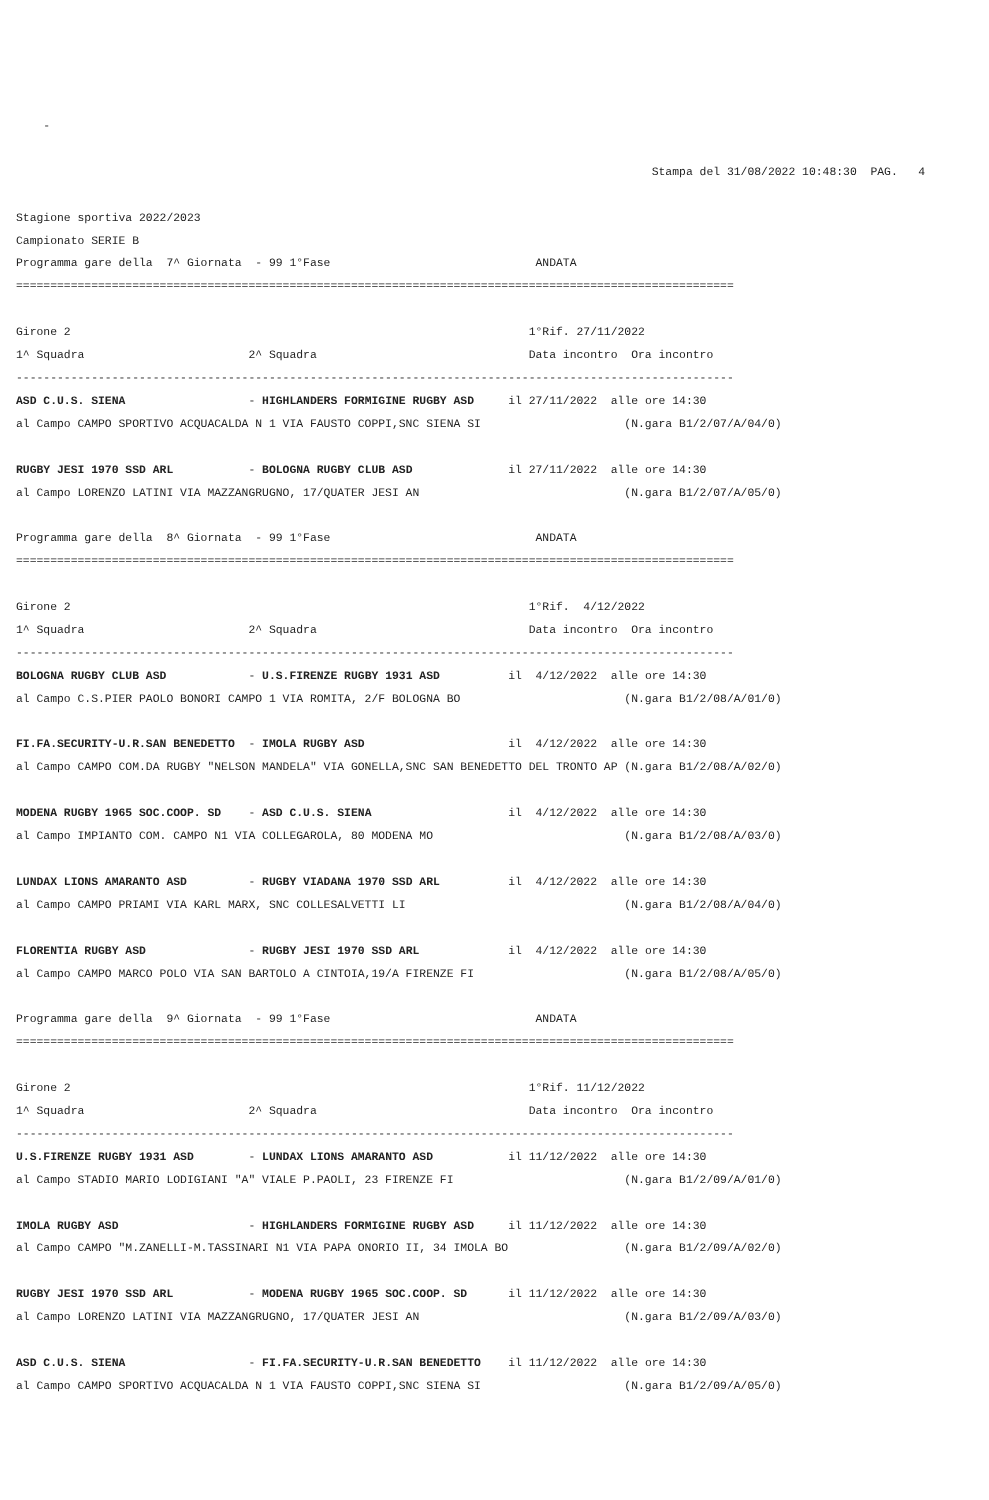-

                                                                                             Stampa del 31/08/2022 10:48:30  PAG.   4

Stagione sportiva 2022/2023
Campionato SERIE B
Programma gare della  7^ Giornata  - 99 1°Fase                              ANDATA
=========================================================================================================

Girone 2                                                                   1°Rif. 27/11/2022
1^ Squadra                        2^ Squadra                               Data incontro  Ora incontro
---------------------------------------------------------------------------------------------------------
ASD C.U.S. SIENA                  - HIGHLANDERS FORMIGINE RUGBY ASD     il 27/11/2022  alle ore 14:30
al Campo CAMPO SPORTIVO ACQUACALDA N 1 VIA FAUSTO COPPI,SNC SIENA SI                     (N.gara B1/2/07/A/04/0)

RUGBY JESI 1970 SSD ARL           - BOLOGNA RUGBY CLUB ASD              il 27/11/2022  alle ore 14:30
al Campo LORENZO LATINI VIA MAZZANGRUGNO, 17/QUATER JESI AN                              (N.gara B1/2/07/A/05/0)

Programma gare della  8^ Giornata  - 99 1°Fase                              ANDATA
=========================================================================================================

Girone 2                                                                   1°Rif.  4/12/2022
1^ Squadra                        2^ Squadra                               Data incontro  Ora incontro
---------------------------------------------------------------------------------------------------------
BOLOGNA RUGBY CLUB ASD            - U.S.FIRENZE RUGBY 1931 ASD          il  4/12/2022  alle ore 14:30
al Campo C.S.PIER PAOLO BONORI CAMPO 1 VIA ROMITA, 2/F BOLOGNA BO                        (N.gara B1/2/08/A/01/0)

FI.FA.SECURITY-U.R.SAN BENEDETTO  - IMOLA RUGBY ASD                     il  4/12/2022  alle ore 14:30
al Campo CAMPO COM.DA RUGBY "NELSON MANDELA" VIA GONELLA,SNC SAN BENEDETTO DEL TRONTO AP (N.gara B1/2/08/A/02/0)

MODENA RUGBY 1965 SOC.COOP. SD    - ASD C.U.S. SIENA                    il  4/12/2022  alle ore 14:30
al Campo IMPIANTO COM. CAMPO N1 VIA COLLEGAROLA, 80 MODENA MO                            (N.gara B1/2/08/A/03/0)

LUNDAX LIONS AMARANTO ASD         - RUGBY VIADANA 1970 SSD ARL          il  4/12/2022  alle ore 14:30
al Campo CAMPO PRIAMI VIA KARL MARX, SNC COLLESALVETTI LI                                (N.gara B1/2/08/A/04/0)

FLORENTIA RUGBY ASD               - RUGBY JESI 1970 SSD ARL             il  4/12/2022  alle ore 14:30
al Campo CAMPO MARCO POLO VIA SAN BARTOLO A CINTOIA,19/A FIRENZE FI                      (N.gara B1/2/08/A/05/0)

Programma gare della  9^ Giornata  - 99 1°Fase                              ANDATA
=========================================================================================================

Girone 2                                                                   1°Rif. 11/12/2022
1^ Squadra                        2^ Squadra                               Data incontro  Ora incontro
---------------------------------------------------------------------------------------------------------
U.S.FIRENZE RUGBY 1931 ASD        - LUNDAX LIONS AMARANTO ASD           il 11/12/2022  alle ore 14:30
al Campo STADIO MARIO LODIGIANI "A" VIALE P.PAOLI, 23 FIRENZE FI                         (N.gara B1/2/09/A/01/0)

IMOLA RUGBY ASD                   - HIGHLANDERS FORMIGINE RUGBY ASD     il 11/12/2022  alle ore 14:30
al Campo CAMPO "M.ZANELLI-M.TASSINARI N1 VIA PAPA ONORIO II, 34 IMOLA BO                 (N.gara B1/2/09/A/02/0)

RUGBY JESI 1970 SSD ARL           - MODENA RUGBY 1965 SOC.COOP. SD      il 11/12/2022  alle ore 14:30
al Campo LORENZO LATINI VIA MAZZANGRUGNO, 17/QUATER JESI AN                              (N.gara B1/2/09/A/03/0)

ASD C.U.S. SIENA                  - FI.FA.SECURITY-U.R.SAN BENEDETTO    il 11/12/2022  alle ore 14:30
al Campo CAMPO SPORTIVO ACQUACALDA N 1 VIA FAUSTO COPPI,SNC SIENA SI                     (N.gara B1/2/09/A/05/0)